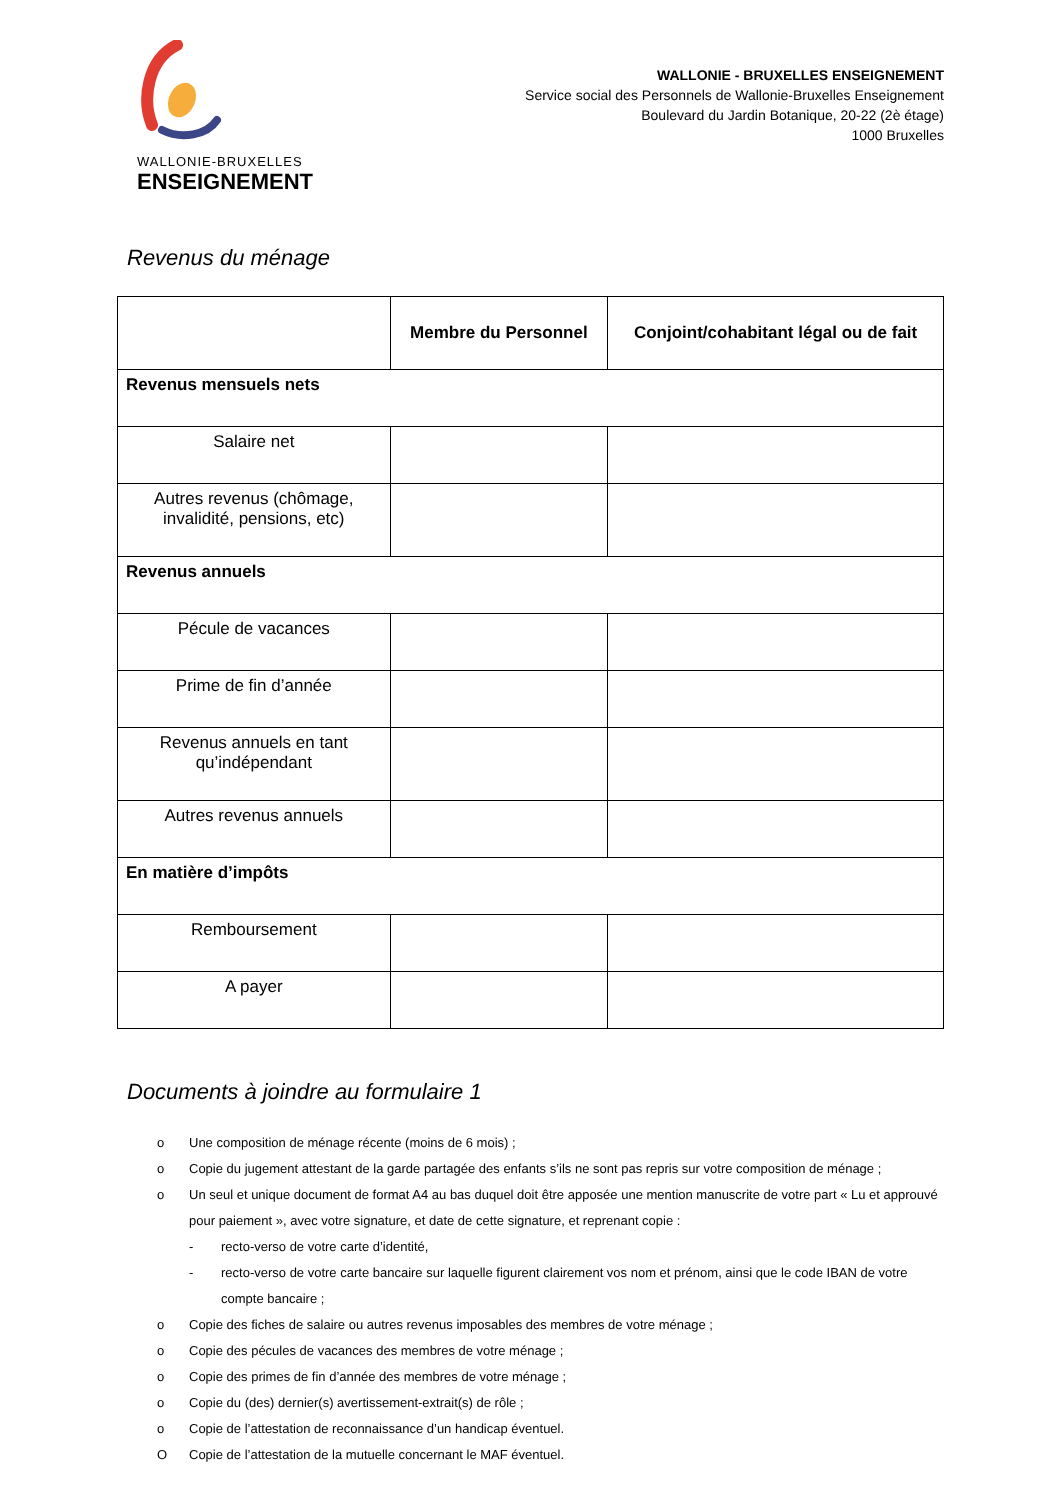WALLONIE-BRUXELLES
ENSEIGNEMENT
WALLONIE - BRUXELLES ENSEIGNEMENT
Service social des Personnels de Wallonie-Bruxelles Enseignement
Boulevard du Jardin Botanique, 20-22 (2è étage)
1000 Bruxelles
Revenus du ménage
| | Membre du Personnel | Conjoint/cohabitant légal ou de fait |
| --- | --- | --- |
| Revenus mensuels nets | | |
| Salaire net | | |
| Autres revenus (chômage, invalidité, pensions, etc) | | |
| Revenus annuels | | |
| Pécule de vacances | | |
| Prime de fin d’année | | |
| Revenus annuels en tant qu’indépendant | | |
| Autres revenus annuels | | |
| En matière d’impôts | | |
| Remboursement | | |
| A payer | | |
Documents à joindre au formulaire 1
o Une composition de ménage récente (moins de 6 mois) ;
o Copie du jugement attestant de la garde partagée des enfants s’ils ne sont pas repris sur votre composition de ménage ;
o Un seul et unique document de format A4 au bas duquel doit être apposée une mention manuscrite de votre part « Lu et approuvé pour paiement », avec votre signature, et date de cette signature, et reprenant copie :
- recto-verso de votre carte d’identité,
- recto-verso de votre carte bancaire sur laquelle figurent clairement vos nom et prénom, ainsi que le code IBAN de votre compte bancaire ;
o Copie des fiches de salaire ou autres revenus imposables des membres de votre ménage ;
o Copie des pécules de vacances des membres de votre ménage ;
o Copie des primes de fin d’année des membres de votre ménage ;
o Copie du (des) dernier(s) avertissement-extrait(s) de rôle ;
o Copie de l’attestation de reconnaissance d’un handicap éventuel.
O Copie de l’attestation de la mutuelle concernant le MAF éventuel.